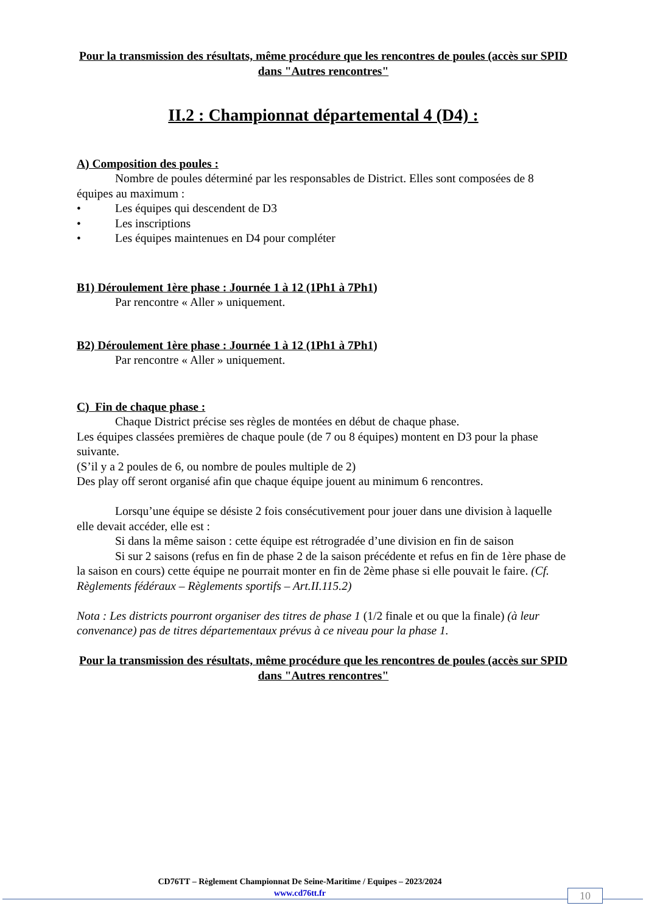Pour la transmission des résultats, même procédure que les rencontres de poules (accès sur SPID dans "Autres rencontres"
II.2 : Championnat départemental 4 (D4) :
A) Composition des poules :
Nombre de poules déterminé par les responsables de District. Elles sont composées de 8 équipes au maximum :
• Les équipes qui descendent de D3
• Les inscriptions
• Les équipes maintenues en D4 pour compléter
B1) Déroulement 1ère phase : Journée 1 à 12 (1Ph1 à 7Ph1)
Par rencontre « Aller » uniquement.
B2) Déroulement 1ère phase : Journée 1 à 12 (1Ph1 à 7Ph1)
Par rencontre « Aller » uniquement.
C) Fin de chaque phase :
Chaque District précise ses règles de montées en début de chaque phase.
Les équipes classées premières de chaque poule (de 7 ou 8 équipes) montent en D3 pour la phase suivante.
(S’il y a 2 poules de 6, ou nombre de poules multiple de 2)
Des play off seront organisé afin que chaque équipe jouent au minimum 6 rencontres.
Lorsqu’une équipe se désiste 2 fois consécutivement pour jouer dans une division à laquelle elle devait accéder, elle est :
Si dans la même saison : cette équipe est rétrogradée d’une division en fin de saison
Si sur 2 saisons (refus en fin de phase 2 de la saison précédente et refus en fin de 1ère phase de la saison en cours) cette équipe ne pourrait monter en fin de 2ème phase si elle pouvait le faire. (Cf. Règlements fédéraux – Règlements sportifs – Art.II.115.2)
Nota : Les districts pourront organiser des titres de phase 1 (1/2 finale et ou que la finale) (à leur convenance) pas de titres départementaux prévus à ce niveau pour la phase 1.
Pour la transmission des résultats, même procédure que les rencontres de poules (accès sur SPID dans "Autres rencontres"
CD76TT – Règlement Championnat De Seine-Maritime / Equipes – 2023/2024
www.cd76tt.fr
10